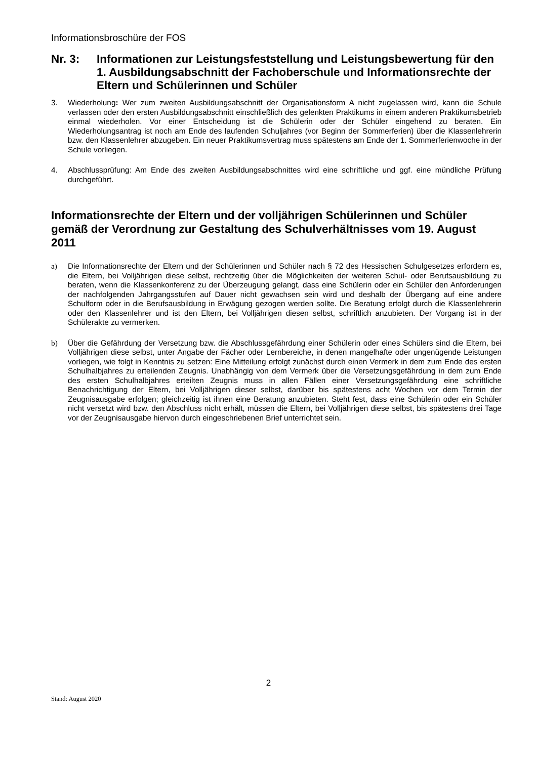Informationsbroschüre der FOS
Nr. 3: Informationen zur Leistungsfeststellung und Leistungsbewertung für den 1. Ausbildungsabschnitt der Fachoberschule und Informationsrechte der Eltern und Schülerinnen und Schüler
3. Wiederholung: Wer zum zweiten Ausbildungsabschnitt der Organisationsform A nicht zugelassen wird, kann die Schule verlassen oder den ersten Ausbildungsabschnitt einschließlich des gelenkten Praktikums in einem anderen Praktikumsbetrieb einmal wiederholen. Vor einer Entscheidung ist die Schülerin oder der Schüler eingehend zu beraten. Ein Wiederholungsantrag ist noch am Ende des laufenden Schuljahres (vor Beginn der Sommerferien) über die Klassenlehrerin bzw. den Klassenlehrer abzugeben. Ein neuer Praktikumsvertrag muss spätestens am Ende der 1. Sommerferienwoche in der Schule vorliegen.
4. Abschlussprüfung: Am Ende des zweiten Ausbildungsabschnittes wird eine schriftliche und ggf. eine mündliche Prüfung durchgeführt.
Informationsrechte der Eltern und der volljährigen Schülerinnen und Schüler gemäß der Verordnung zur Gestaltung des Schulverhältnisses vom 19. August 2011
a) Die Informationsrechte der Eltern und der Schülerinnen und Schüler nach § 72 des Hessischen Schulgesetzes erfordern es, die Eltern, bei Volljährigen diese selbst, rechtzeitig über die Möglichkeiten der weiteren Schul- oder Berufsausbildung zu beraten, wenn die Klassenkonferenz zu der Überzeugung gelangt, dass eine Schülerin oder ein Schüler den Anforderungen der nachfolgenden Jahrgangsstufen auf Dauer nicht gewachsen sein wird und deshalb der Übergang auf eine andere Schulform oder in die Berufsausbildung in Erwägung gezogen werden sollte. Die Beratung erfolgt durch die Klassenlehrerin oder den Klassenlehrer und ist den Eltern, bei Volljährigen diesen selbst, schriftlich anzubieten. Der Vorgang ist in der Schülerakte zu vermerken.
b) Über die Gefährdung der Versetzung bzw. die Abschlussgefährdung einer Schülerin oder eines Schülers sind die Eltern, bei Volljährigen diese selbst, unter Angabe der Fächer oder Lernbereiche, in denen mangelhafte oder ungenügende Leistungen vorliegen, wie folgt in Kenntnis zu setzen: Eine Mitteilung erfolgt zunächst durch einen Vermerk in dem zum Ende des ersten Schulhalbjahres zu erteilenden Zeugnis. Unabhängig von dem Vermerk über die Versetzungsgefährdung in dem zum Ende des ersten Schulhalbjahres erteilten Zeugnis muss in allen Fällen einer Versetzungsgefährdung eine schriftliche Benachrichtigung der Eltern, bei Volljährigen dieser selbst, darüber bis spätestens acht Wochen vor dem Termin der Zeugnisausgabe erfolgen; gleichzeitig ist ihnen eine Beratung anzubieten. Steht fest, dass eine Schülerin oder ein Schüler nicht versetzt wird bzw. den Abschluss nicht erhält, müssen die Eltern, bei Volljährigen diese selbst, bis spätestens drei Tage vor der Zeugnisausgabe hiervon durch eingeschriebenen Brief unterrichtet sein.
2
Stand: August 2020